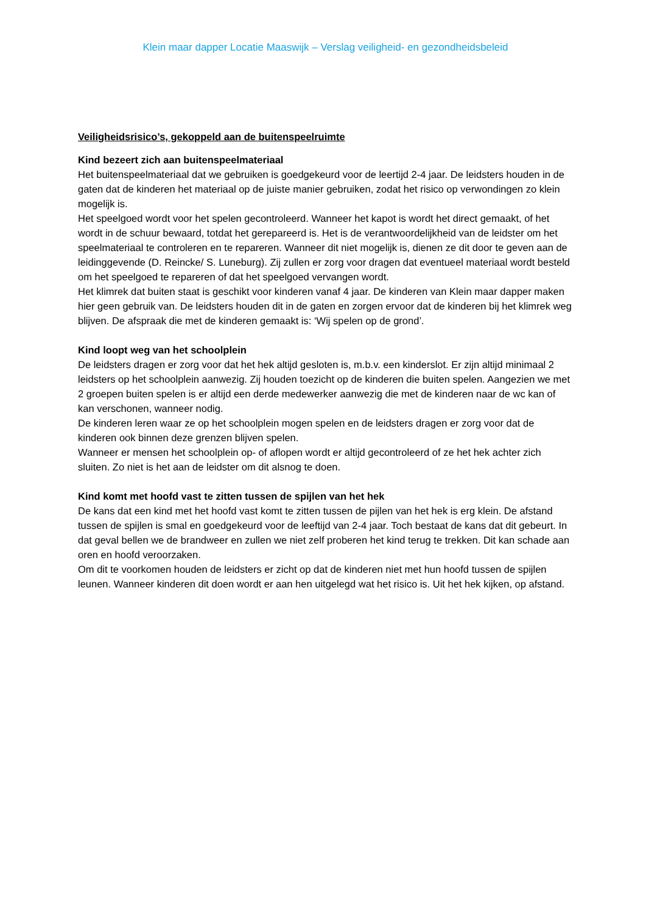Klein maar dapper Locatie Maaswijk – Verslag veiligheid- en gezondheidsbeleid
Veiligheidsrisico’s, gekoppeld aan de buitenspeelruimte
Kind bezeert zich aan buitenspeelmateriaal
Het buitenspeelmateriaal dat we gebruiken is goedgekeurd voor de leertijd 2-4 jaar. De leidsters houden in de gaten dat de kinderen het materiaal op de juiste manier gebruiken, zodat het risico op verwondingen zo klein mogelijk is.
Het speelgoed wordt voor het spelen gecontroleerd. Wanneer het kapot is wordt het direct gemaakt, of het wordt in de schuur bewaard, totdat het gerepareerd is. Het is de verantwoordelijkheid van de leidster om het speelmateriaal te controleren en te repareren. Wanneer dit niet mogelijk is, dienen ze dit door te geven aan de leidinggevende (D. Reincke/ S. Luneburg). Zij zullen er zorg voor dragen dat eventueel materiaal wordt besteld om het speelgoed te repareren of dat het speelgoed vervangen wordt.
Het klimrek dat buiten staat is geschikt voor kinderen vanaf 4 jaar. De kinderen van Klein maar dapper maken hier geen gebruik van. De leidsters houden dit in de gaten en zorgen ervoor dat de kinderen bij het klimrek weg blijven. De afspraak die met de kinderen gemaakt is: ‘Wij spelen op de grond’.
Kind loopt weg van het schoolplein
De leidsters dragen er zorg voor dat het hek altijd gesloten is, m.b.v. een kinderslot. Er zijn altijd minimaal 2 leidsters op het schoolplein aanwezig. Zij houden toezicht op de kinderen die buiten spelen. Aangezien we met 2 groepen buiten spelen is er altijd een derde medewerker aanwezig die met de kinderen naar de wc kan of kan verschonen, wanneer nodig.
De kinderen leren waar ze op het schoolplein mogen spelen en de leidsters dragen er zorg voor dat de kinderen ook binnen deze grenzen blijven spelen.
Wanneer er mensen het schoolplein op- of aflopen wordt er altijd gecontroleerd of ze het hek achter zich sluiten. Zo niet is het aan de leidster om dit alsnog te doen.
Kind komt met hoofd vast te zitten tussen de spijlen van het hek
De kans dat een kind met het hoofd vast komt te zitten tussen de pijlen van het hek is erg klein. De afstand tussen de spijlen is smal en goedgekeurd voor de leeftijd van 2-4 jaar. Toch bestaat de kans dat dit gebeurt. In dat geval bellen we de brandweer en zullen we niet zelf proberen het kind terug te trekken. Dit kan schade aan oren en hoofd veroorzaken.
Om dit te voorkomen houden de leidsters er zicht op dat de kinderen niet met hun hoofd tussen de spijlen leunen. Wanneer kinderen dit doen wordt er aan hen uitgelegd wat het risico is. Uit het hek kijken, op afstand.